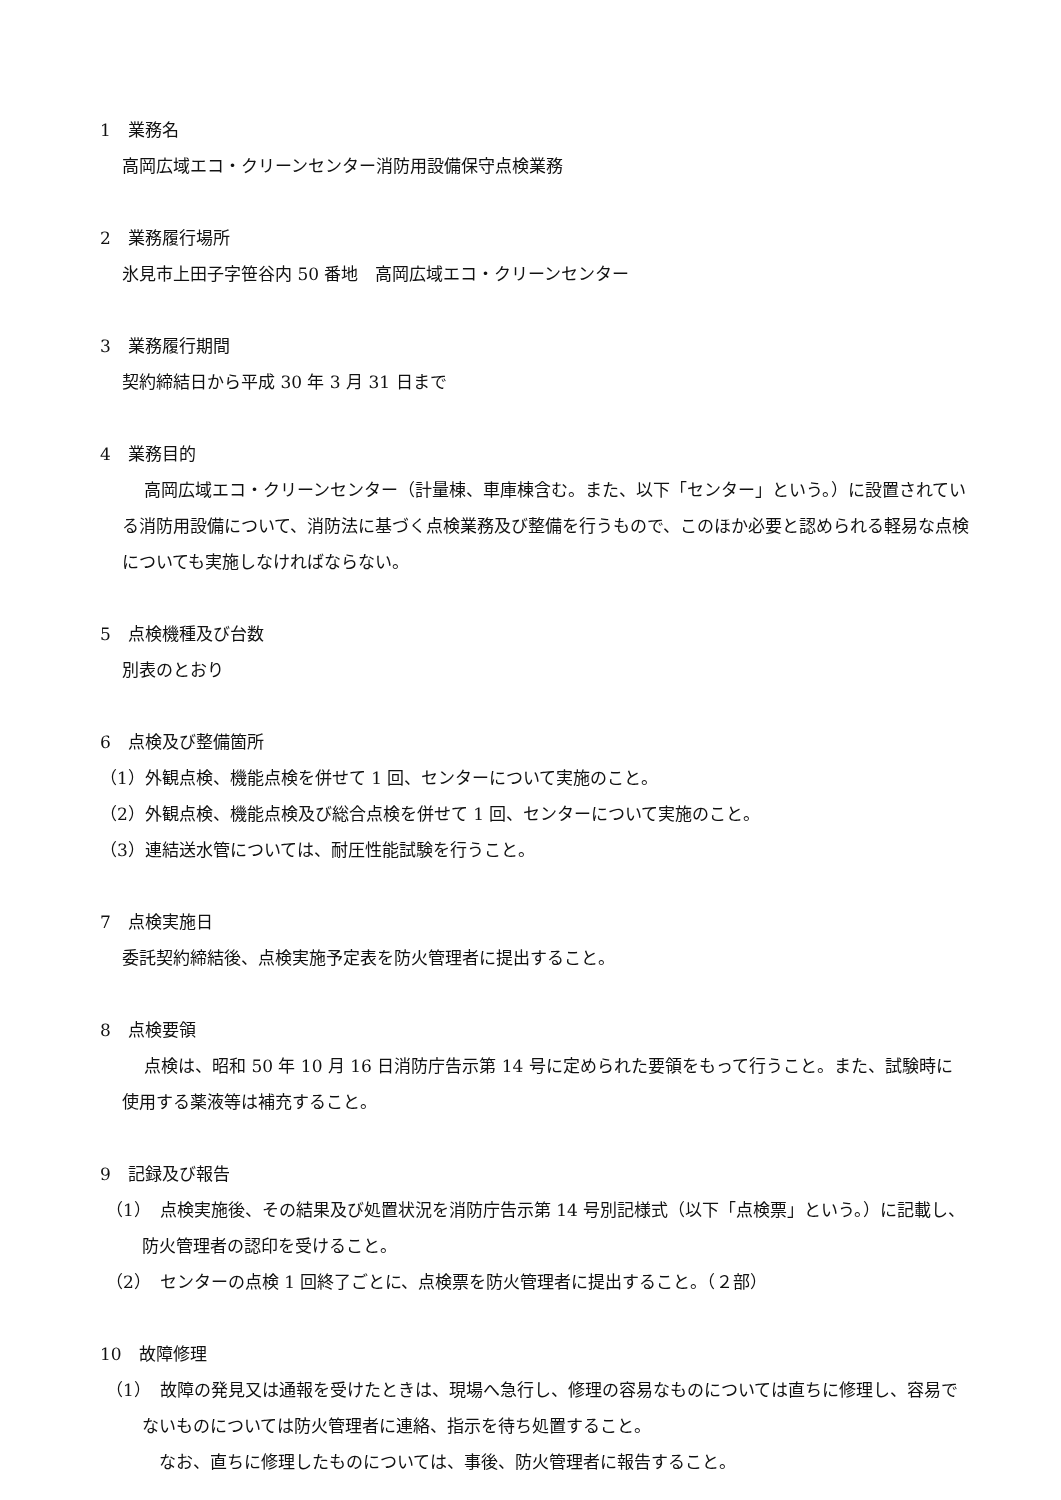1　業務名
高岡広域エコ・クリーンセンター消防用設備保守点検業務
2　業務履行場所
氷見市上田子字笹谷内 50 番地　高岡広域エコ・クリーンセンター
3　業務履行期間
契約締結日から平成 30 年 3 月 31 日まで
4　業務目的
高岡広域エコ・クリーンセンター（計量棟、車庫棟含む。また、以下「センター」という。）に設置されている消防用設備について、消防法に基づく点検業務及び整備を行うもので、このほか必要と認められる軽易な点検についても実施しなければならない。
5　点検機種及び台数
別表のとおり
6　点検及び整備箇所
（1）外観点検、機能点検を併せて 1 回、センターについて実施のこと。
（2）外観点検、機能点検及び総合点検を併せて 1 回、センターについて実施のこと。
（3）連結送水管については、耐圧性能試験を行うこと。
7　点検実施日
委託契約締結後、点検実施予定表を防火管理者に提出すること。
8　点検要領
点検は、昭和 50 年 10 月 16 日消防庁告示第 14 号に定められた要領をもって行うこと。また、試験時に使用する薬液等は補充すること。
9　記録及び報告
（1）　点検実施後、その結果及び処置状況を消防庁告示第 14 号別記様式（以下「点検票」という。）に記載し、防火管理者の認印を受けること。
（2）　センターの点検 1 回終了ごとに、点検票を防火管理者に提出すること。（２部）
10　故障修理
（1）　故障の発見又は通報を受けたときは、現場へ急行し、修理の容易なものについては直ちに修理し、容易でないものについては防火管理者に連絡、指示を待ち処置すること。
　なお、直ちに修理したものについては、事後、防火管理者に報告すること。